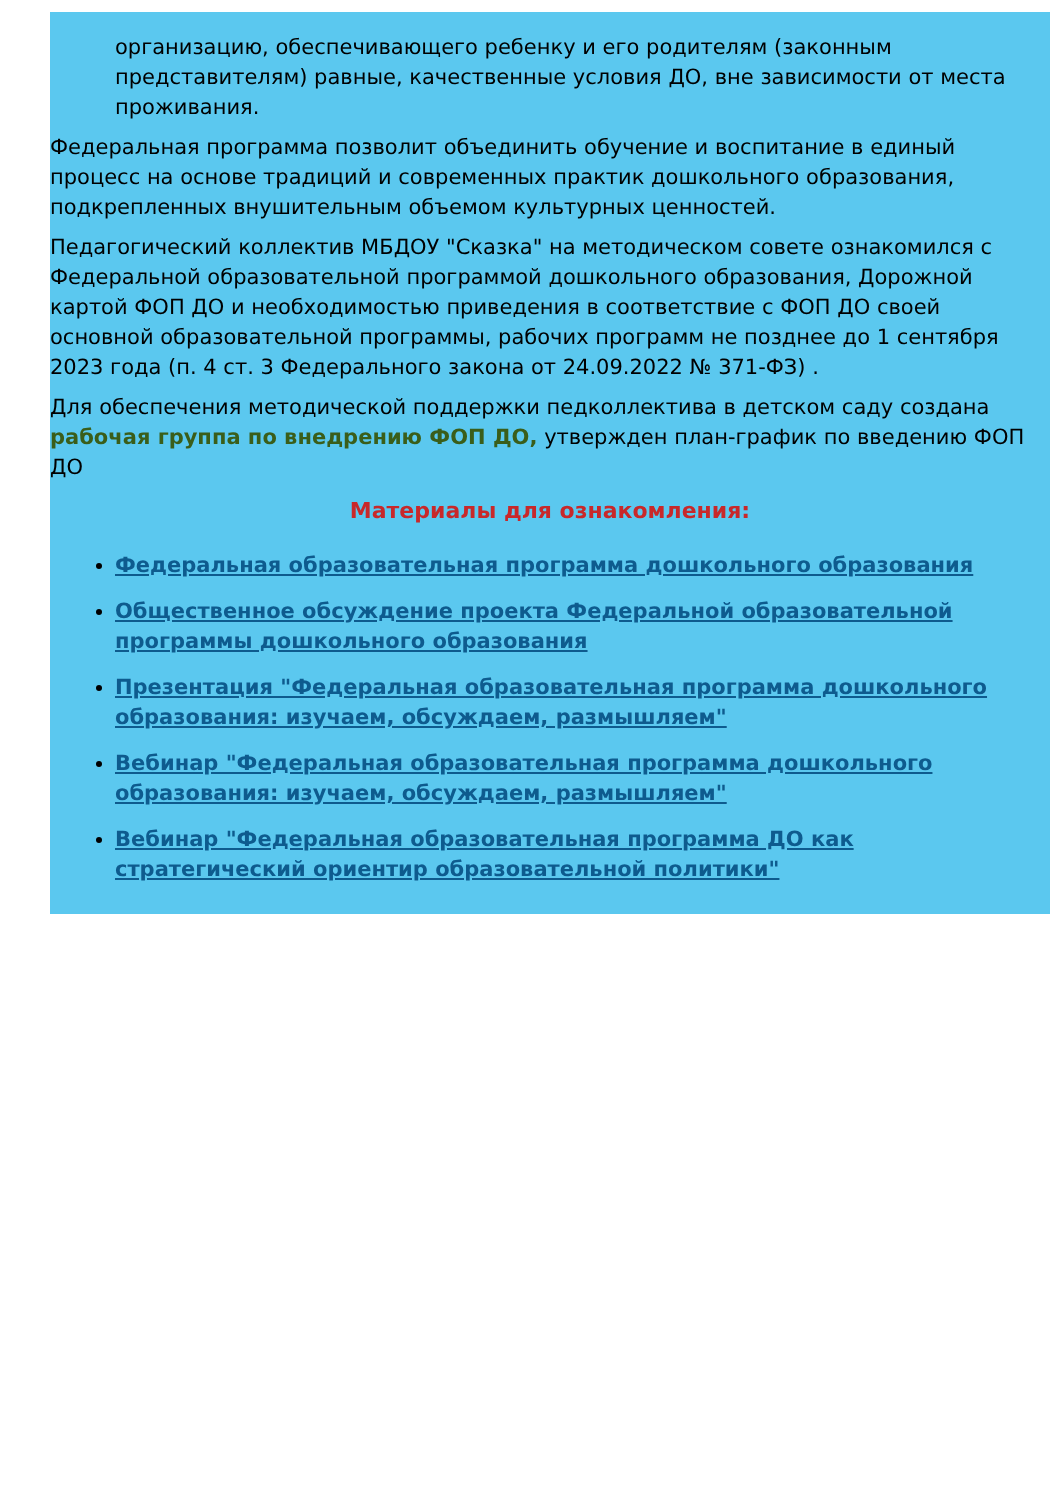организацию, обеспечивающего ребенку и его родителям (законным представителям) равные, качественные условия ДО, вне зависимости от места проживания.
Федеральная программа позволит объединить обучение и воспитание в единый процесс на основе традиций и современных практик дошкольного образования, подкрепленных внушительным объемом культурных ценностей.
Педагогический коллектив МБДОУ "Сказка" на методическом совете ознакомился с Федеральной образовательной программой дошкольного образования, Дорожной картой ФОП ДО и необходимостью приведения в соответствие с ФОП ДО своей основной образовательной программы, рабочих программ не позднее до 1 сентября 2023 года (п. 4 ст. 3 Федерального закона от 24.09.2022 № 371-ФЗ) .
Для обеспечения методической поддержки педколлектива в детском саду создана рабочая группа по внедрению ФОП ДО, утвержден план-график по введению ФОП ДО
Материалы для ознакомления:
Федеральная образовательная программа дошкольного образования
Общественное обсуждение проекта Федеральной образовательной программы дошкольного образования
Презентация "Федеральная образовательная программа дошкольного образования: изучаем, обсуждаем, размышляем"
Вебинар "Федеральная образовательная программа дошкольного образования: изучаем, обсуждаем, размышляем"
Вебинар "Федеральная образовательная программа ДО как стратегический ориентир образовательной политики"